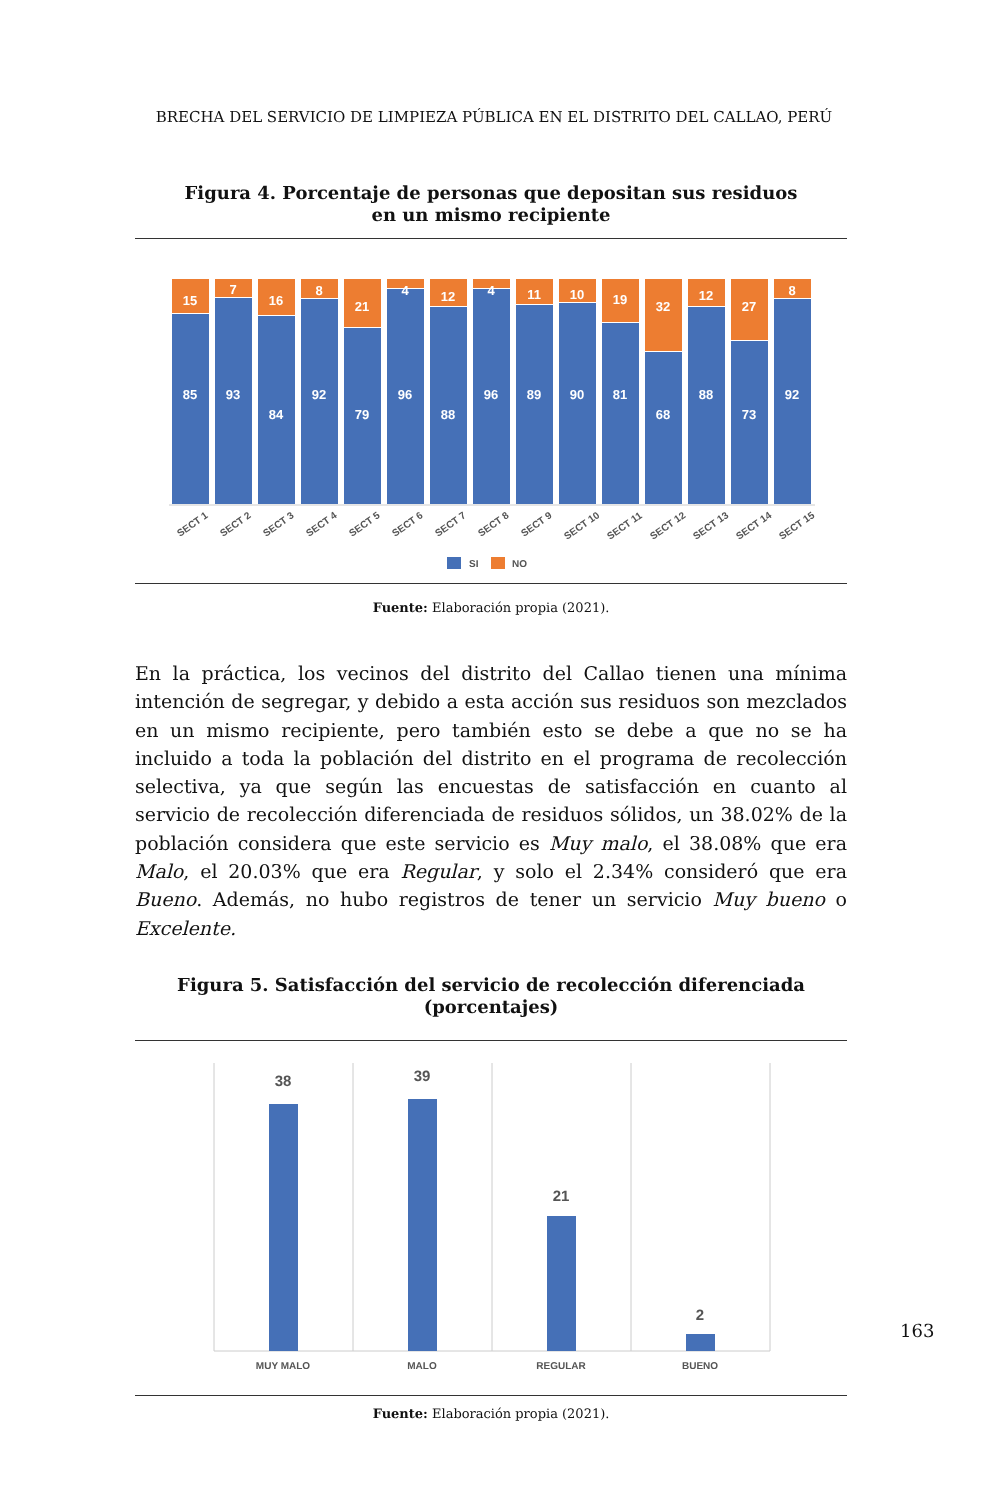BRECHA DEL SERVICIO DE LIMPIEZA PÚBLICA EN EL DISTRITO DEL CALLAO, PERÚ
Figura 4. Porcentaje de personas que depositan sus residuos
en un mismo recipiente
15
85
7
93
16
84
8
92
21
79
4
96
12
88
4
96
11
89
10
90
19
81
32
68
12
88
27
73
8
92
SECT 1
SECT 2
SECT 3
SECT 4
SECT 5
SECT 6
SECT 7
SECT 8
SECT 9
SECT 10
SECT 11
SECT 12
SECT 13
SECT 14
SECT 15
SI
NO
Fuente: Elaboración propia (2021).
En la práctica, los vecinos del distrito del Callao tienen una mínima intención de segregar, y debido a esta acción sus residuos son mezclados en un mismo recipiente, pero también esto se debe a que no se ha incluido a toda la población del distrito en el programa de recolección selectiva, ya que según las encuestas de satisfacción en cuanto al servicio de recolección diferenciada de residuos sólidos, un 38.02% de la población considera que este servicio es Muy malo, el 38.08% que era Malo, el 20.03% que era Regular, y solo el 2.34% consideró que era Bueno. Además, no hubo registros de tener un servicio Muy bueno o Excelente.
Figura 5. Satisfacción del servicio de recolección diferenciada (porcentajes)
38
39
21
2
MUY MALO
MALO
REGULAR
BUENO
Fuente: Elaboración propia (2021).
163